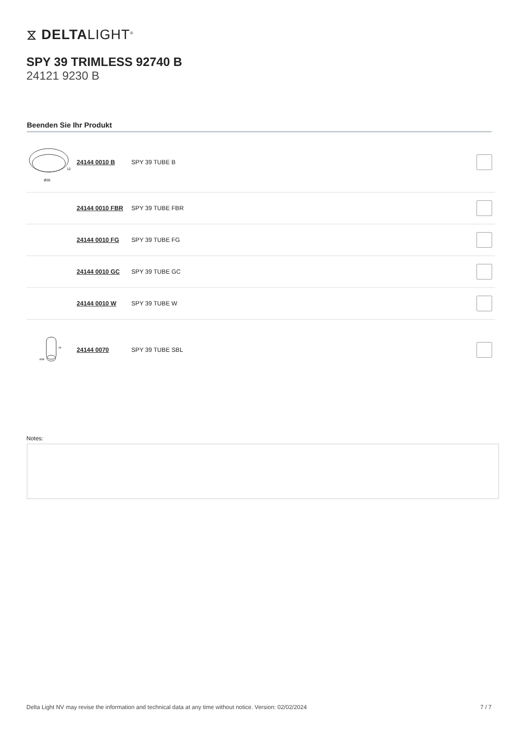⧖ DELTALIGHT<sup>®</sup>
SPY 39 TRIMLESS 92740 B
24121 9230 B
Beenden Sie Ihr Produkt
| Ø35 12 | 24144 0010 B | SPY 39 TUBE B | |
| | 24144 0010 FBR | SPY 39 TUBE FBR | |
| | 24144 0010 FG | SPY 39 TUBE FG | |
| | 24144 0010 GC | SPY 39 TUBE GC | |
| | 24144 0010 W | SPY 39 TUBE W | |
| Ø38 69 | 24144 0070 | SPY 39 TUBE SBL | |
Notes:
Delta Light NV may revise the information and technical data at any time without notice. Version: 02/02/2024 7 / 7